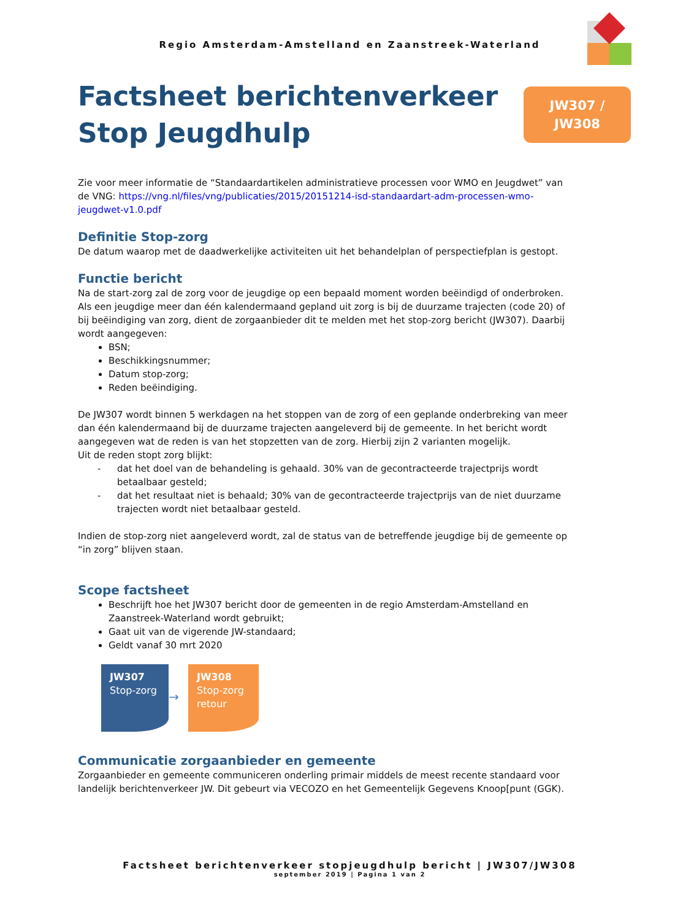Regio Amsterdam-Amstelland en Zaanstreek-Waterland
Factsheet berichtenverkeer
Stop Jeugdhulp
JW307 /
JW308
Zie voor meer informatie de “Standaardartikelen administratieve processen voor WMO en Jeugdwet” van de VNG: https://vng.nl/files/vng/publicaties/2015/20151214-isd-standaardart-adm-processen-wmo-jeugdwet-v1.0.pdf
Definitie Stop-zorg
De datum waarop met de daadwerkelijke activiteiten uit het behandelplan of perspectiefplan is gestopt.
Functie bericht
Na de start-zorg zal de zorg voor de jeugdige op een bepaald moment worden beëindigd of onderbroken. Als een jeugdige meer dan één kalendermaand gepland uit zorg is bij de duurzame trajecten (code 20) of bij beëindiging van zorg, dient de zorgaanbieder dit te melden met het stop-zorg bericht (JW307). Daarbij wordt aangegeven:
BSN;
Beschikkingsnummer;
Datum stop-zorg;
Reden beëindiging.
De JW307 wordt binnen 5 werkdagen na het stoppen van de zorg of een geplande onderbreking van meer dan één kalendermaand bij de duurzame trajecten aangeleverd bij de gemeente. In het bericht wordt aangegeven wat de reden is van het stopzetten van de zorg. Hierbij zijn 2 varianten mogelijk.
Uit de reden stopt zorg blijkt:
- dat het doel van de behandeling is gehaald. 30% van de gecontracteerde trajectprijs wordt betaalbaar gesteld;
- dat het resultaat niet is behaald; 30% van de gecontracteerde trajectprijs van de niet duurzame trajecten wordt niet betaalbaar gesteld.
Indien de stop-zorg niet aangeleverd wordt, zal de status van de betreffende jeugdige bij de gemeente op “in zorg” blijven staan.
Scope factsheet
Beschrijft hoe het JW307 bericht door de gemeenten in de regio Amsterdam-Amstelland en Zaanstreek-Waterland wordt gebruikt;
Gaat uit van de vigerende JW-standaard;
Geldt vanaf 30 mrt 2020
JW307
Stop-zorg
→
JW308
Stop-zorg
retour
Communicatie zorgaanbieder en gemeente
Zorgaanbieder en gemeente communiceren onderling primair middels de meest recente standaard voor landelijk berichtenverkeer JW. Dit gebeurt via VECOZO en het Gemeentelijk Gegevens Knoop[punt (GGK).
Factsheet berichtenverkeer stopjeugdhulp bericht | JW307/JW308
september 2019 | Pagina 1 van 2